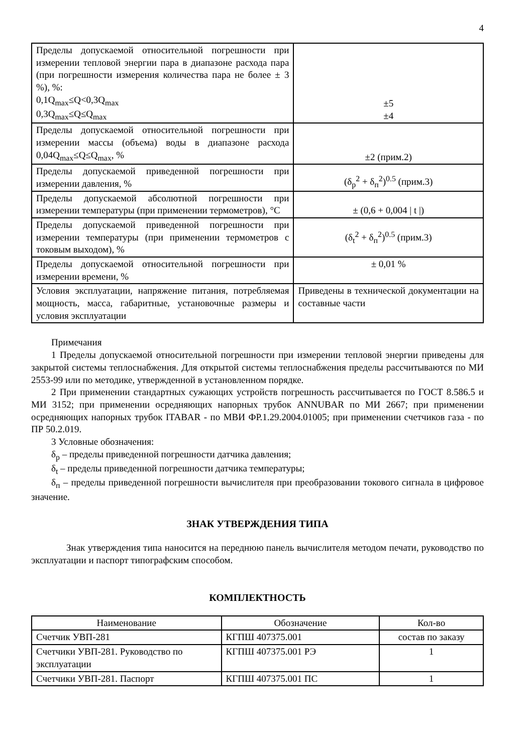4
| Пределы допускаемой относительной погрешности при измерении тепловой энергии пара в диапазоне расхода пара (при погрешности измерения количества пара не более ± 3 %), %: 0,1Q<sub>max</sub>≤Q<0,3Q<sub>max</sub> 0,3Q<sub>max</sub>≤Q≤Q<sub>max</sub> | ±5 ±4 |
| Пределы допускаемой относительной погрешности при измерении массы (объема) воды в диапазоне расхода 0,04Q<sub>max</sub>≤Q≤Q<sub>max</sub>, % | ±2 (прим.2) |
| Пределы допускаемой приведенной погрешности при измерении давления, % | (δ<sub>p</sub><sup>2</sup> + δ<sub>п</sub><sup>2</sup>)<sup>0.5</sup> (прим.3) |
| Пределы допускаемой абсолютной погрешности при измерении температуры (при применении термометров), °С | ± (0,6 + 0,004 / t /) |
| Пределы допускаемой приведенной погрешности при измерении температуры (при применении термометров с токовым выходом), % | (δ<sub>t</sub><sup>2</sup> + δ<sub>п</sub><sup>2</sup>)<sup>0.5</sup> (прим.3) |
| Пределы допускаемой относительной погрешности при измерении времени, % | ± 0,01 % |
| Условия эксплуатации, напряжение питания, потребляемая мощность, масса, габаритные, установочные размеры и условия эксплуатации | Приведены в технической документации на составные части |
Примечания
1 Пределы допускаемой относительной погрешности при измерении тепловой энергии приведены для закрытой системы теплоснабжения. Для открытой системы теплоснабжения пределы рассчитываются по МИ 2553-99 или по методике, утвержденной в установленном порядке.
2 При применении стандартных сужающих устройств погрешность рассчитывается по ГОСТ 8.586.5 и МИ 3152; при применении осредняющих напорных трубок ANNUBAR по МИ 2667; при применении осредняющих напорных трубок ITABAR - по МВИ ФР.1.29.2004.01005; при применении счетчиков газа - по ПР 50.2.019.
3 Условные обозначения:
δ<sub>p</sub> – пределы приведенной погрешности датчика давления;
δ<sub>t</sub> – пределы приведенной погрешности датчика температуры;
δ<sub>п</sub> – пределы приведенной погрешности вычислителя при преобразовании токового сигнала в цифровое значение.
ЗНАК УТВЕРЖДЕНИЯ ТИПА
Знак утверждения типа наносится на переднюю панель вычислителя методом печати, руководство по эксплуатации и паспорт типографским способом.
КОМПЛЕКТНОСТЬ
| Наименование | Обозначение | Кол-во |
| --- | --- | --- |
| Счетчик УВП-281 | КГПШ 407375.001 | состав по заказу |
| Счетчики УВП-281. Руководство по эксплуатации | КГПШ 407375.001 РЭ | 1 |
| Счетчики УВП-281. Паспорт | КГПШ 407375.001 ПС | 1 |